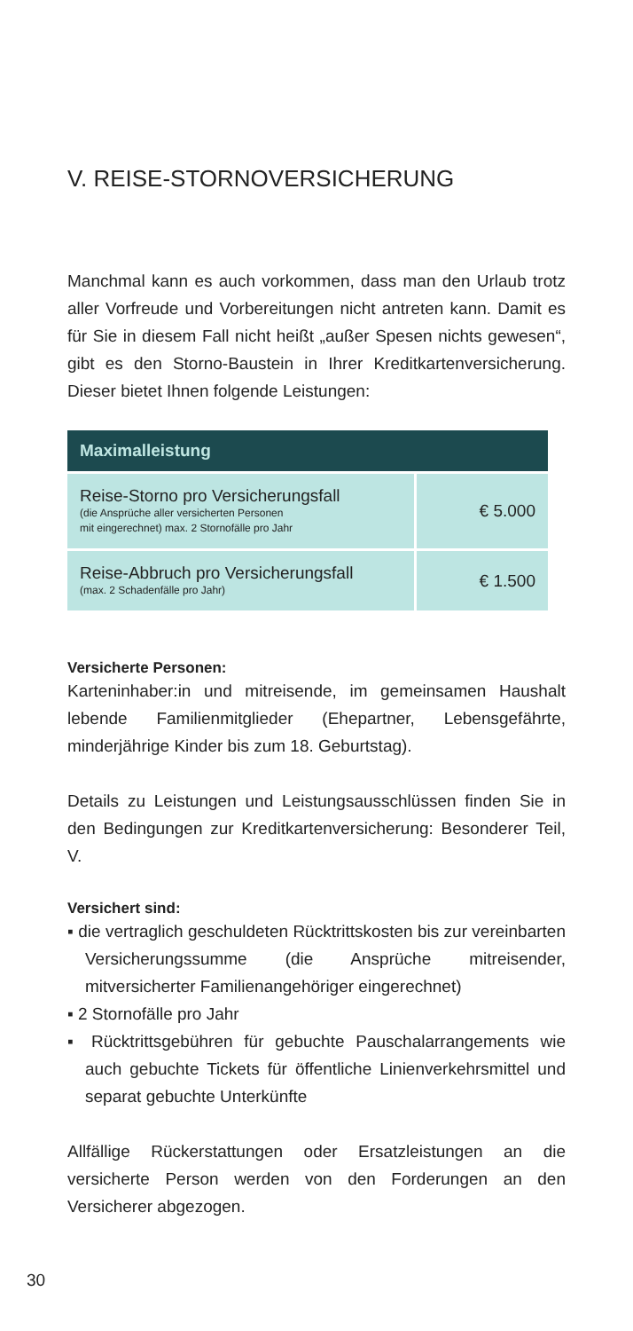V. REISE-STORNOVERSICHERUNG
Manchmal kann es auch vorkommen, dass man den Urlaub trotz aller Vorfreude und Vorbereitungen nicht antreten kann. Damit es für Sie in diesem Fall nicht heißt „außer Spesen nichts gewesen“, gibt es den Storno-Baustein in Ihrer Kreditkartenversicherung. Dieser bietet Ihnen folgende Leistungen:
| Maximalleistung | |
| --- | --- |
| Reise-Storno pro Versicherungsfall (die Ansprüche aller versicherten Personen mit eingerechnet) max. 2 Stornofälle pro Jahr | € 5.000 |
| Reise-Abbruch pro Versicherungsfall (max. 2 Schadenfälle pro Jahr) | € 1.500 |
Versicherte Personen:
Karteninhaber:in und mitreisende, im gemeinsamen Haushalt lebende Familienmitglieder (Ehepartner, Lebensgefährte, minderjährige Kinder bis zum 18. Geburtstag).
Details zu Leistungen und Leistungsausschlüssen finden Sie in den Bedingungen zur Kreditkartenversicherung: Besonderer Teil, V.
Versichert sind:
▪ die vertraglich geschuldeten Rücktrittskosten bis zur vereinbarten Versicherungssumme (die Ansprüche mitreisender, mitversicherter Familienangehöriger eingerechnet)
▪ 2 Stornofälle pro Jahr
▪ Rücktrittsgebühren für gebuchte Pauschalarrangements wie auch gebuchte Tickets für öffentliche Linienverkehrsmittel und separat gebuchte Unterkünfte
Allfällige Rückerstattungen oder Ersatzleistungen an die versicherte Person werden von den Forderungen an den Versicherer abgezogen.
30